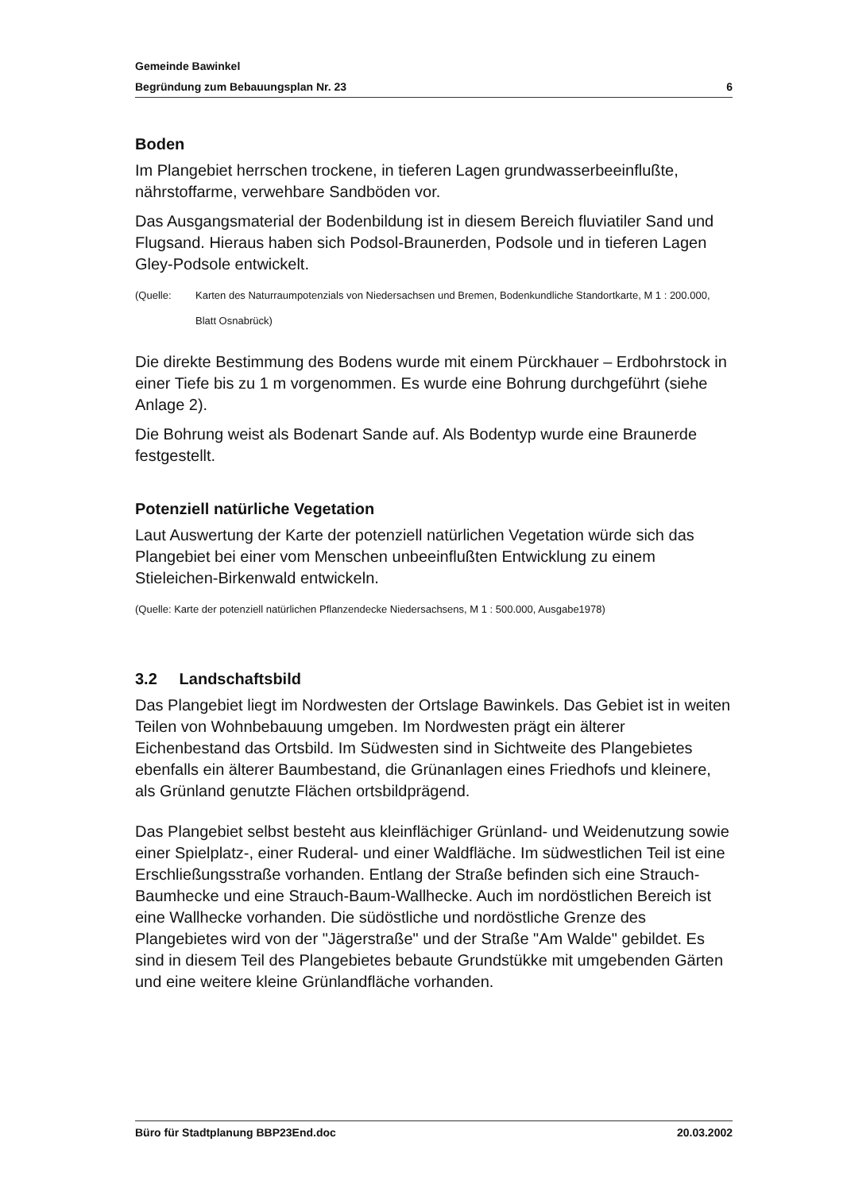Gemeinde Bawinkel
Begründung zum Bebauungsplan Nr. 23 6
Boden
Im Plangebiet herrschen trockene, in tieferen Lagen grundwasserbeeinflußte, nährstoffarme, verwehbare Sandböden vor.
Das Ausgangsmaterial der Bodenbildung ist in diesem Bereich fluviatiler Sand und Flugsand. Hieraus haben sich Podsol-Braunerden, Podsole und in tieferen Lagen Gley-Podsole entwickelt.
(Quelle: Karten des Naturraumpotenzials von Niedersachsen und Bremen, Bodenkundliche Standortkarte, M 1 : 200.000, Blatt Osnabrück)
Die direkte Bestimmung des Bodens wurde mit einem Pürckhauer – Erdbohrstock in einer Tiefe bis zu 1 m vorgenommen. Es wurde eine Bohrung durchgeführt (siehe Anlage 2).
Die Bohrung weist als Bodenart Sande auf. Als Bodentyp wurde eine Braunerde festgestellt.
Potenziell natürliche Vegetation
Laut Auswertung der Karte der potenziell natürlichen Vegetation würde sich das Plangebiet bei einer vom Menschen unbeeinflußten Entwicklung zu einem Stieleichen-Birkenwald entwickeln.
(Quelle: Karte der potenziell natürlichen Pflanzendecke Niedersachsens, M 1 : 500.000, Ausgabe1978)
3.2 Landschaftsbild
Das Plangebiet liegt im Nordwesten der Ortslage Bawinkels. Das Gebiet ist in weiten Teilen von Wohnbebauung umgeben. Im Nordwesten prägt ein älterer Eichenbestand das Ortsbild. Im Südwesten sind in Sichtweite des Plangebietes ebenfalls ein älterer Baumbestand, die Grünanlagen eines Friedhofs und kleinere, als Grünland genutzte Flächen ortsbildprägend.
Das Plangebiet selbst besteht aus kleinflächiger Grünland- und Weidenutzung sowie einer Spielplatz-, einer Ruderal- und einer Waldfläche. Im südwestlichen Teil ist eine Erschließungsstraße vorhanden. Entlang der Straße befinden sich eine Strauch-Baumhecke und eine Strauch-Baum-Wallhecke. Auch im nordöstlichen Bereich ist eine Wallhecke vorhanden. Die südöstliche und nordöstliche Grenze des Plangebietes wird von der "Jägerstraße" und der Straße "Am Walde" gebildet. Es sind in diesem Teil des Plangebietes bebaute Grundstükke mit umgebenden Gärten und eine weitere kleine Grünlandfläche vorhanden.
Büro für Stadtplanung BBP23End.doc 20.03.2002